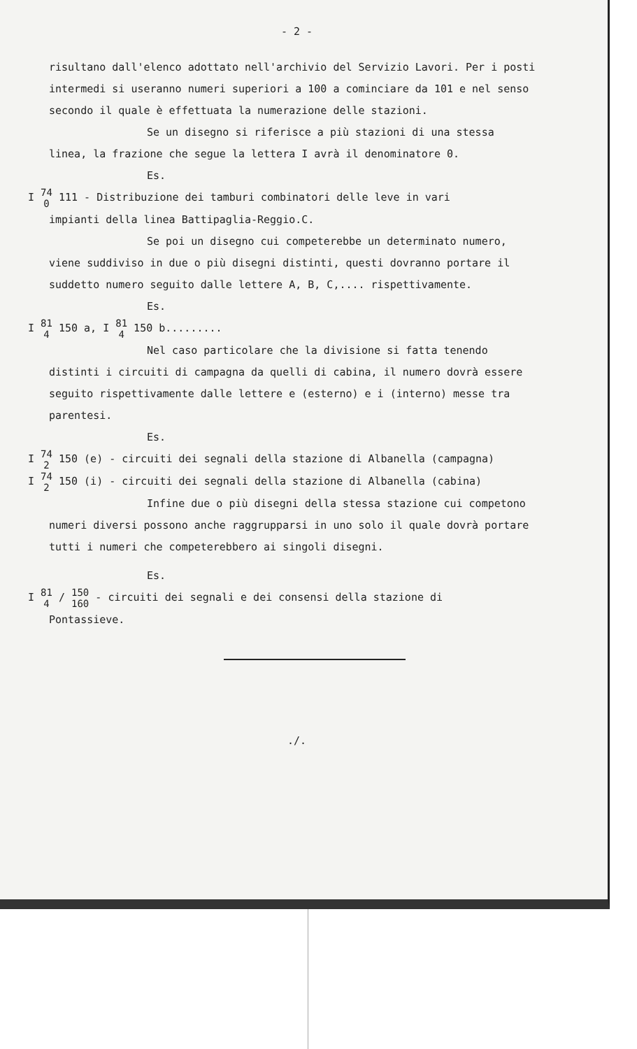- 2 -
risultano dall'elenco adottato nell'archivio del Servizio Lavori. Per i posti intermedi si useranno numeri superiori a 100 a cominciare da 101 e nel senso secondo il quale è effettuata la numerazione delle stazioni.
Se un disegno si riferisce a più stazioni di una stessa
linea, la frazione che segue la lettera I avrà il denominatore 0.
Es.
I 74 0 111 - Distribuzione dei tamburi combinatori delle leve in vari
impianti della linea Battipaglia-Reggio.C.
Se poi un disegno cui competerebbe un determinato numero,
viene suddiviso in due o più disegni distinti, questi dovranno portare il suddetto numero seguito dalle lettere A, B, C,.... rispettivamente.
Es.
I 81 4 150 a, I 81 4 150 b.........
Nel caso particolare che la divisione si fatta tenendo
distinti i circuiti di campagna da quelli di cabina, il numero dovrà essere seguito rispettivamente dalle lettere e (esterno) e i (interno) messe tra parentesi.
Es.
I 74 2 150 (e) - circuiti dei segnali della stazione di Albanella (campagna)
I 74 2 150 (i) - circuiti dei segnali della stazione di Albanella (cabina)
Infine due o più disegni della stessa stazione cui competono
numeri diversi possono anche raggrupparsi in uno solo il quale dovrà portare tutti i numeri che competerebbero ai singoli disegni.
Es.
I 81 4 / 150 160 - circuiti dei segnali e dei consensi della stazione di
Pontassieve.
./.